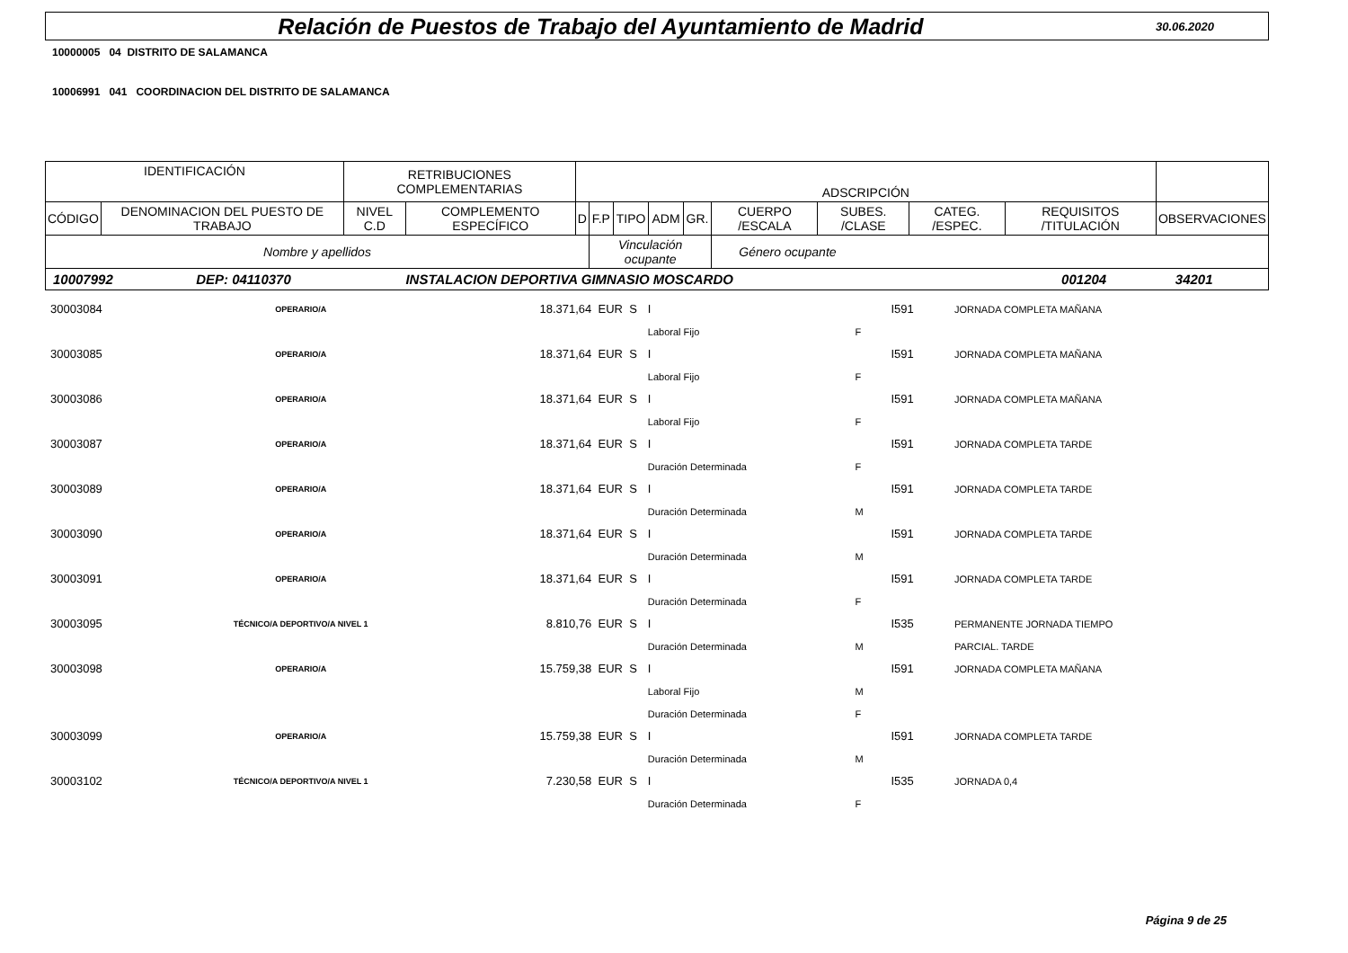Relación de Puestos de Trabajo del Ayuntamiento de Madrid
30.06.2020
10000005 04 DISTRITO DE SALAMANCA
10006991 041 COORDINACION DEL DISTRITO DE SALAMANCA
| IDENTIFICACIÓN | | RETRIBUCIONES COMPLEMENTARIAS | | ADSCRIPCIÓN | | | | | | | | | |
| CÓDIGO | DENOMINACION DEL PUESTO DE TRABAJO | NIVEL C.D | COMPLEMENTO ESPECÍFICO | D | F.P | TIPO | ADM | GR. | CUERPO /ESCALA | SUBES. /CLASE | CATEG. /ESPEC. | REQUISITOS /TITULACIÓN | OBSERVACIONES |
| Nombre y apellidos | | | | | Vinculación ocupante | | | | Género ocupante | | | | |
| 10007992 | DEP: 04110370 | INSTALACION DEPORTIVA GIMNASIO MOSCARDO | 001204 | 34201 |
| 30003084 | OPERARIO/A | 18.371,64 EUR S | I | | I591 | JORNADA COMPLETA MAÑANA |
| | | | Laboral Fijo | F | | |
| 30003085 | OPERARIO/A | 18.371,64 EUR S | I | | I591 | JORNADA COMPLETA MAÑANA |
| | | | Laboral Fijo | F | | |
| 30003086 | OPERARIO/A | 18.371,64 EUR S | I | | I591 | JORNADA COMPLETA MAÑANA |
| | | | Laboral Fijo | F | | |
| 30003087 | OPERARIO/A | 18.371,64 EUR S | I | | I591 | JORNADA COMPLETA TARDE |
| | | | Duración Determinada | F | | |
| 30003089 | OPERARIO/A | 18.371,64 EUR S | I | | I591 | JORNADA COMPLETA TARDE |
| | | | Duración Determinada | M | | |
| 30003090 | OPERARIO/A | 18.371,64 EUR S | I | | I591 | JORNADA COMPLETA TARDE |
| | | | Duración Determinada | M | | |
| 30003091 | OPERARIO/A | 18.371,64 EUR S | I | | I591 | JORNADA COMPLETA TARDE |
| | | | Duración Determinada | F | | |
| 30003095 | TÉCNICO/A DEPORTIVO/A NIVEL 1 | 8.810,76 EUR S | I | | I535 | PERMANENTE JORNADA TIEMPO |
| | | | Duración Determinada | M | | PARCIAL. TARDE |
| 30003098 | OPERARIO/A | 15.759,38 EUR S | I | | I591 | JORNADA COMPLETA MAÑANA |
| | | | Laboral Fijo | M | | |
| | | | Duración Determinada | F | | |
| 30003099 | OPERARIO/A | 15.759,38 EUR S | I | | I591 | JORNADA COMPLETA TARDE |
| | | | Duración Determinada | M | | |
| 30003102 | TÉCNICO/A DEPORTIVO/A NIVEL 1 | 7.230,58 EUR S | I | | I535 | JORNADA 0,4 |
| | | | Duración Determinada | F | | |
Página 9 de 25